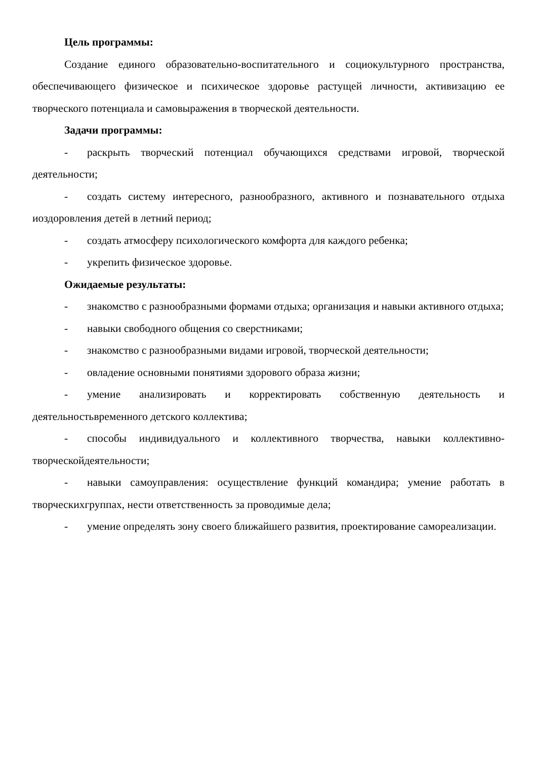Цель программы:
Создание единого образовательно-воспитательного и социокультурного пространства, обеспечивающего физическое и психическое здоровье растущей личности, активизацию ее творческого потенциала и самовыражения в творческой деятельности.
Задачи программы:
- раскрыть творческий потенциал обучающихся средствами игровой, творческой деятельности;
- создать систему интересного, разнообразного, активного и познавательного отдыха иоздоровления детей в летний период;
- создать атмосферу психологического комфорта для каждого ребенка;
- укрепить физическое здоровье.
Ожидаемые результаты:
- знакомство с разнообразными формами отдыха; организация и навыки активного отдыха;
- навыки свободного общения со сверстниками;
- знакомство с разнообразными видами игровой, творческой деятельности;
- овладение основными понятиями здорового образа жизни;
- умение анализировать и корректировать собственную деятельность и деятельностьвременного детского коллектива;
- способы индивидуального и коллективного творчества, навыки коллективно-творческойдеятельности;
- навыки самоуправления: осуществление функций командира; умение работать в творческихгруппах, нести ответственность за проводимые дела;
- умение определять зону своего ближайшего развития, проектирование самореализации.